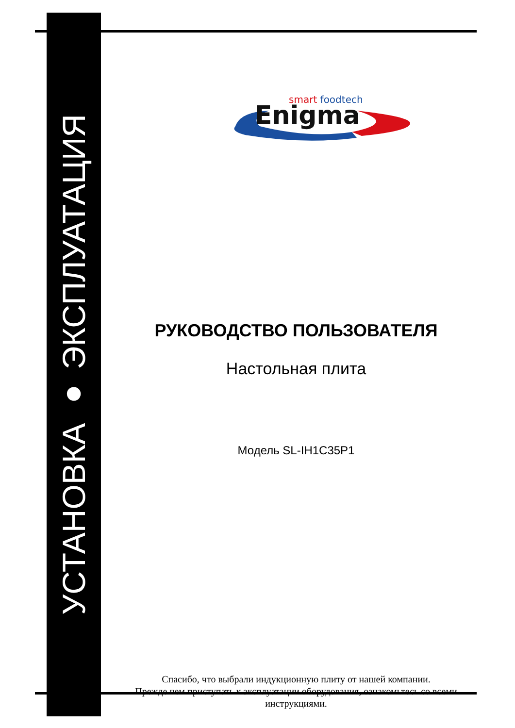УСТАНОВКА ● ЭКСПЛУАТАЦИЯ
smart foodtech
Enigma
РУКОВОДСТВО ПОЛЬЗОВАТЕЛЯ
Настольная плита
Модель SL-IH1C35P1
Спасибо, что выбрали индукционную плиту от нашей компании.
Прежде чем приступать к эксплуатации оборудования, ознакомьтесь со всеми инструкциями.